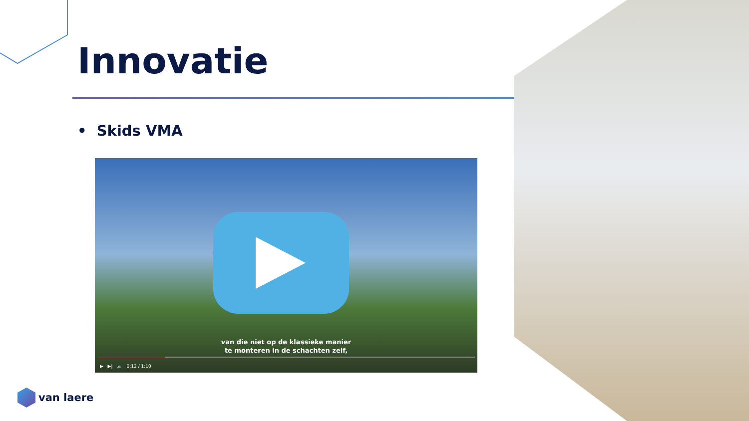Innovatie
• Skids VMA
van die niet op de klassieke manier
te monteren in de schachten zelf,
▶ ▶| 🔈 0:12 / 1:10
van laere